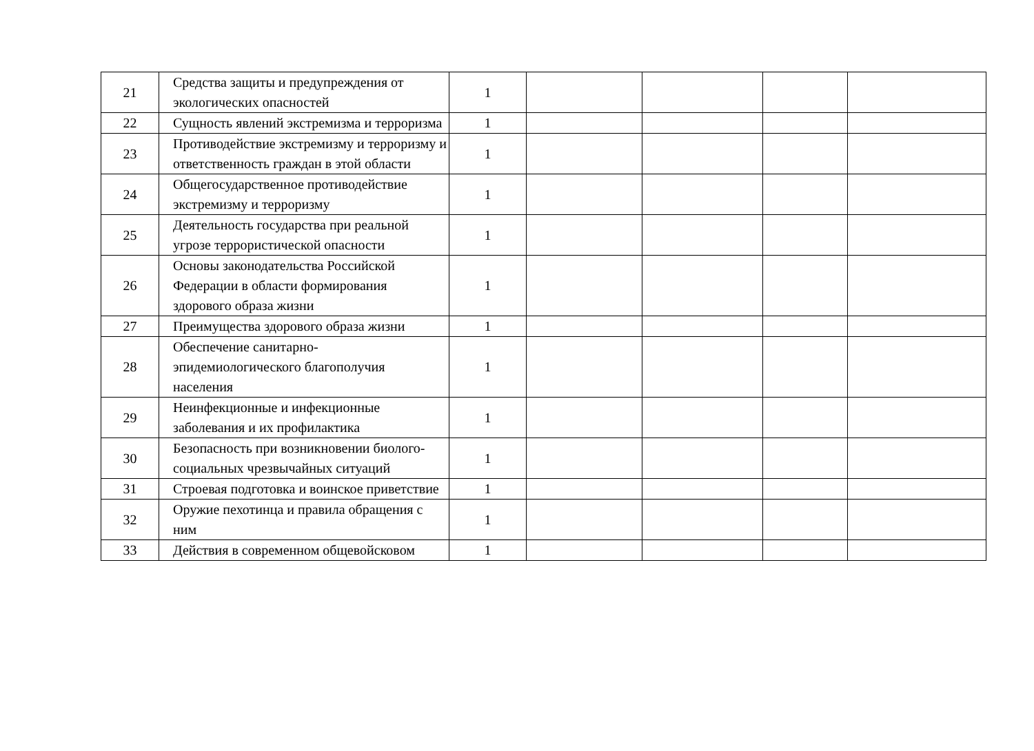| 21 | Средства защиты и предупреждения от экологических опасностей | 1 | | | | |
| 22 | Сущность явлений экстремизма и терроризма | 1 | | | | |
| 23 | Противодействие экстремизму и терроризму и ответственность граждан в этой области | 1 | | | | |
| 24 | Общегосударственное противодействие экстремизму и терроризму | 1 | | | | |
| 25 | Деятельность государства при реальной угрозе террористической опасности | 1 | | | | |
| 26 | Основы законодательства Российской Федерации в области формирования здорового образа жизни | 1 | | | | |
| 27 | Преимущества здорового образа жизни | 1 | | | | |
| 28 | Обеспечение санитарно- эпидемиологического благополучия населения | 1 | | | | |
| 29 | Неинфекционные и инфекционные заболевания и их профилактика | 1 | | | | |
| 30 | Безопасность при возникновении биолого-социальных чрезвычайных ситуаций | 1 | | | | |
| 31 | Строевая подготовка и воинское приветствие | 1 | | | | |
| 32 | Оружие пехотинца и правила обращения с ним | 1 | | | | |
| 33 | Действия в современном общевойсковом | 1 | | | | |